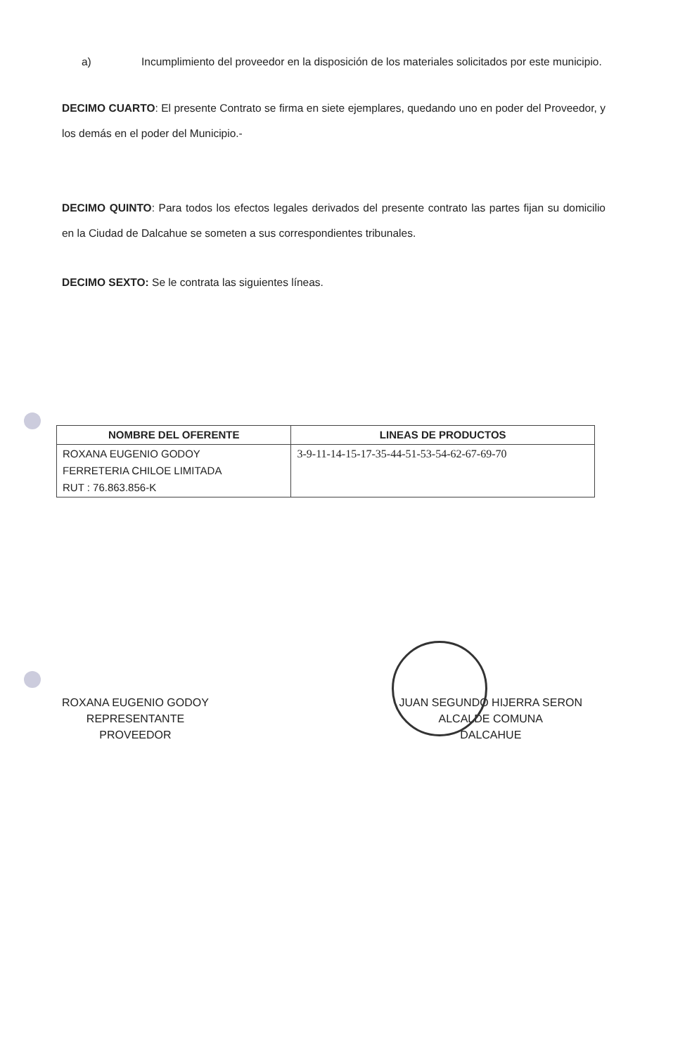a) Incumplimiento del proveedor en la disposición de los materiales solicitados por este municipio.
DECIMO CUARTO: El presente Contrato se firma en siete ejemplares, quedando uno en poder del Proveedor, y los demás en el poder del Municipio.-
DECIMO QUINTO: Para todos los efectos legales derivados del presente contrato las partes fijan su domicilio en la Ciudad de Dalcahue se someten a sus correspondientes tribunales.
DECIMO SEXTO: Se le contrata las siguientes líneas.
| NOMBRE DEL OFERENTE | LINEAS DE PRODUCTOS |
| --- | --- |
| ROXANA EUGENIO GODOY FERRETERIA CHILOE LIMITADA RUT : 76.863.856-K | 3-9-11-14-15-17-35-44-51-53-54-62-67-69-70 |
ROXANA EUGENIO GODOY
REPRESENTANTE
PROVEEDOR
JUAN SEGUNDO HIJERRA SERON
ALCALDE COMUNA
DALCAHUE